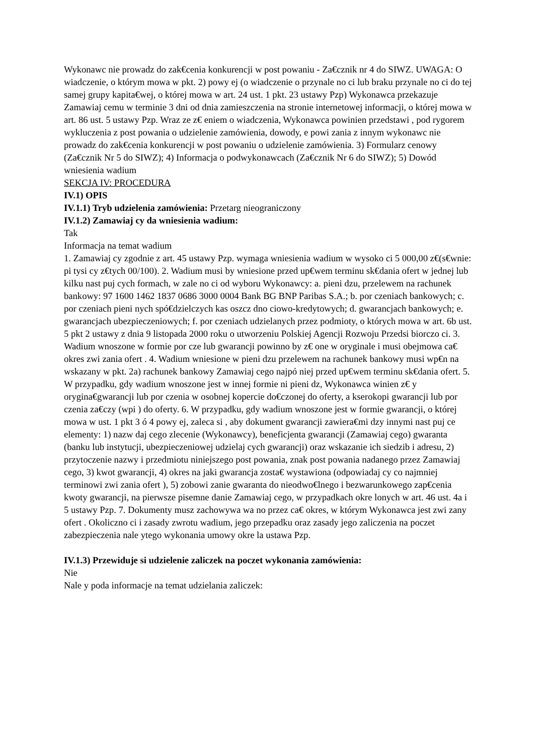Wykonawc nie prowadz do zak€cenia konkurencji w post powaniu - Za€cznik nr 4 do SIWZ. UWAGA: O wiadczenie, o którym mowa w pkt. 2) powy ej (o wiadczenie o przynale no ci lub braku przynale no ci do tej samej grupy kapita€wej, o której mowa w art. 24 ust. 1 pkt. 23 ustawy Pzp) Wykonawca przekazuje Zamawiaj cemu w terminie 3 dni od dnia zamieszczenia na stronie internetowej informacji, o której mowa w art. 86 ust. 5 ustawy Pzp. Wraz ze z€ eniem o wiadczenia, Wykonawca powinien przedstawi , pod rygorem wykluczenia z post powania o udzielenie zamówienia, dowody, e powi zania z innym wykonawc nie prowadz do zak€cenia konkurencji w post powaniu o udzielenie zamówienia. 3) Formularz cenowy (Za€cznik Nr 5 do SIWZ); 4) Informacja o podwykonawcach (Za€cznik Nr 6 do SIWZ); 5) Dowód wniesienia wadium
SEKCJA IV: PROCEDURA
IV.1) OPIS
IV.1.1) Tryb udzielenia zamówienia: Przetarg nieograniczony
IV.1.2) Zamawiaj cy da wniesienia wadium:
Tak
Informacja na temat wadium
1. Zamawiaj cy zgodnie z art. 45 ustawy Pzp. wymaga wniesienia wadium w wysoko ci 5 000,00 z€(s€wnie: pi tysi cy z€tych 00/100). 2. Wadium musi by wniesione przed up€wem terminu sk€dania ofert w jednej lub kilku nast puj cych formach, w zale no ci od wyboru Wykonawcy: a. pieni dzu, przelewem na rachunek bankowy: 97 1600 1462 1837 0686 3000 0004 Bank BG BNP Paribas S.A.; b. por czeniach bankowych; c. por czeniach pieni nych spó€dzielczych kas oszcz dno ciowo-kredytowych; d. gwarancjach bankowych; e. gwarancjach ubezpieczeniowych; f. por czeniach udzielanych przez podmioty, o których mowa w art. 6b ust. 5 pkt 2 ustawy z dnia 9 listopada 2000 roku o utworzeniu Polskiej Agencji Rozwoju Przedsi biorczo ci. 3. Wadium wnoszone w formie por cze lub gwarancji powinno by z€ one w oryginale i musi obejmowa ca€ okres zwi zania ofert . 4. Wadium wniesione w pieni dzu przelewem na rachunek bankowy musi wp€n na wskazany w pkt. 2a) rachunek bankowy Zamawiaj cego najpó niej przed up€wem terminu sk€dania ofert. 5. W przypadku, gdy wadium wnoszone jest w innej formie ni pieni dz, Wykonawca winien z€ y orygina€gwarancji lub por czenia w osobnej kopercie do€czonej do oferty, a kserokopi gwarancji lub por czenia za€czy (wpi ) do oferty. 6. W przypadku, gdy wadium wnoszone jest w formie gwarancji, o której mowa w ust. 1 pkt 3 ó 4 powy ej, zaleca si , aby dokument gwarancji zawiera€mi dzy innymi nast puj ce elementy: 1) nazw daj cego zlecenie (Wykonawcy), beneficjenta gwarancji (Zamawiaj cego) gwaranta (banku lub instytucji, ubezpieczeniowej udzielaj cych gwarancji) oraz wskazanie ich siedzib i adresu, 2) przytoczenie nazwy i przedmiotu niniejszego post powania, znak post powania nadanego przez Zamawiaj cego, 3) kwot gwarancji, 4) okres na jaki gwarancja zosta€ wystawiona (odpowiadaj cy co najmniej terminowi zwi zania ofert ), 5) zobowi zanie gwaranta do nieodwo€lnego i bezwarunkowego zap€cenia kwoty gwarancji, na pierwsze pisemne danie Zamawiaj cego, w przypadkach okre lonych w art. 46 ust. 4a i 5 ustawy Pzp. 7. Dokumenty musz zachowywa wa no przez ca€ okres, w którym Wykonawca jest zwi zany ofert . Okoliczno ci i zasady zwrotu wadium, jego przepadku oraz zasady jego zaliczenia na poczet zabezpieczenia nale ytego wykonania umowy okre la ustawa Pzp.
IV.1.3) Przewiduje si udzielenie zaliczek na poczet wykonania zamówienia:
Nie
Nale y poda informacje na temat udzielania zaliczek: